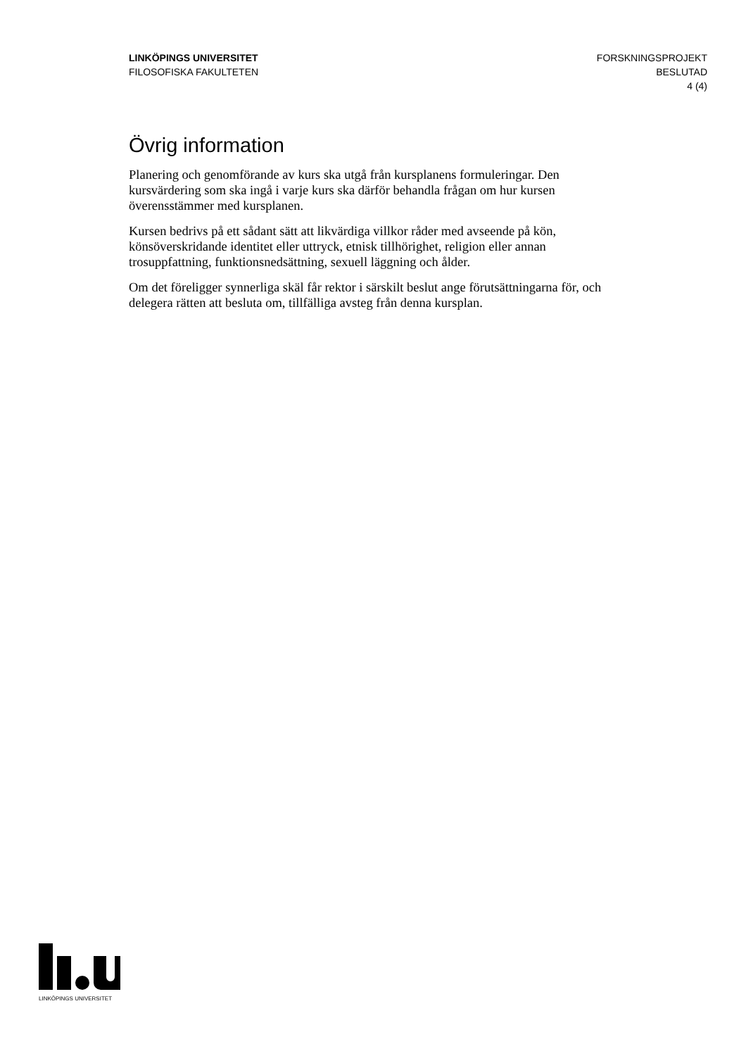LINKÖPINGS UNIVERSITET
FILOSOFISKA FAKULTETEN
FORSKNINGSPROJEKT
BESLUTAD
4 (4)
Övrig information
Planering och genomförande av kurs ska utgå från kursplanens formuleringar. Den kursvärdering som ska ingå i varje kurs ska därför behandla frågan om hur kursen överensstämmer med kursplanen.
Kursen bedrivs på ett sådant sätt att likvärdiga villkor råder med avseende på kön, könsöverskridande identitet eller uttryck, etnisk tillhörighet, religion eller annan trosuppfattning, funktionsnedsättning, sexuell läggning och ålder.
Om det föreligger synnerliga skäl får rektor i särskilt beslut ange förutsättningarna för, och delegera rätten att besluta om, tillfälliga avsteg från denna kursplan.
LINKÖPINGS UNIVERSITET